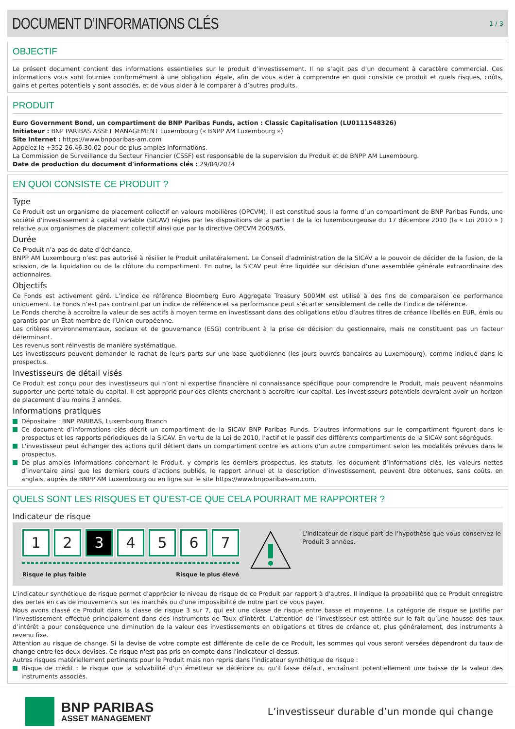DOCUMENT D’INFORMATIONS CLÉS
1 / 3
OBJECTIF
Le présent document contient des informations essentielles sur le produit d’investissement. Il ne s’agit pas d’un document à caractère commercial. Ces informations vous sont fournies conformément à une obligation légale, afin de vous aider à comprendre en quoi consiste ce produit et quels risques, coûts, gains et pertes potentiels y sont associés, et de vous aider à le comparer à d’autres produits.
PRODUIT
Euro Government Bond, un compartiment de BNP Paribas Funds, action : Classic Capitalisation (LU0111548326)
Initiateur : BNP PARIBAS ASSET MANAGEMENT Luxembourg (« BNPP AM Luxembourg »)
Site Internet : https://www.bnpparibas-am.com
Appelez le +352 26.46.30.02 pour de plus amples informations.
La Commission de Surveillance du Secteur Financier (CSSF) est responsable de la supervision du Produit et de BNPP AM Luxembourg.
Date de production du document d'informations clés : 29/04/2024
EN QUOI CONSISTE CE PRODUIT ?
Type
Ce Produit est un organisme de placement collectif en valeurs mobilières (OPCVM). Il est constitué sous la forme d’un compartiment de BNP Paribas Funds, une société d’investissement à capital variable (SICAV) régies par les dispositions de la partie I de la loi luxembourgeoise du 17 décembre 2010 (la « Loi 2010 » ) relative aux organismes de placement collectif ainsi que par la directive OPCVM 2009/65.
Durée
Ce Produit n’a pas de date d’échéance.
BNPP AM Luxembourg n’est pas autorisé à résilier le Produit unilatéralement. Le Conseil d’administration de la SICAV a le pouvoir de décider de la fusion, de la scission, de la liquidation ou de la clôture du compartiment. En outre, la SICAV peut être liquidée sur décision d’une assemblée générale extraordinaire des actionnaires.
Objectifs
Ce Fonds est activement géré. L’indice de référence Bloomberg Euro Aggregate Treasury 500MM est utilisé à des fins de comparaison de performance uniquement. Le Fonds n’est pas contraint par un indice de référence et sa performance peut s’écarter sensiblement de celle de l’indice de référence.
Le Fonds cherche à accroître la valeur de ses actifs à moyen terme en investissant dans des obligations et/ou d’autres titres de créance libellés en EUR, émis ou garantis par un État membre de l’Union européenne.
Les critères environnementaux, sociaux et de gouvernance (ESG) contribuent à la prise de décision du gestionnaire, mais ne constituent pas un facteur déterminant.
Les revenus sont réinvestis de manière systématique.
Les investisseurs peuvent demander le rachat de leurs parts sur une base quotidienne (les jours ouvrés bancaires au Luxembourg), comme indiqué dans le prospectus.
Investisseurs de détail visés
Ce Produit est conçu pour des investisseurs qui n’ont ni expertise financière ni connaissance spécifique pour comprendre le Produit, mais peuvent néanmoins supporter une perte totale du capital. Il est approprié pour des clients cherchant à accroître leur capital. Les investisseurs potentiels devraient avoir un horizon de placement d’au moins 3 années.
Informations pratiques
Dépositaire : BNP PARIBAS, Luxembourg Branch
Ce document d’informations clés décrit un compartiment de la SICAV BNP Paribas Funds. D’autres informations sur le compartiment figurent dans le prospectus et les rapports périodiques de la SICAV. En vertu de la Loi de 2010, l’actif et le passif des différents compartiments de la SICAV sont ségrégués.
L'investisseur peut échanger des actions qu'il détient dans un compartiment contre les actions d'un autre compartiment selon les modalités prévues dans le prospectus.
De plus amples informations concernant le Produit, y compris les derniers prospectus, les statuts, les document d’informations clés, les valeurs nettes d’inventaire ainsi que les derniers cours d’actions publiés, le rapport annuel et la description d’investissement, peuvent être obtenues, sans coûts, en anglais, auprès de BNPP AM Luxembourg ou en ligne sur le site https://www.bnpparibas-am.com.
QUELS SONT LES RISQUES ET QU’EST-CE QUE CELA POURRAIT ME RAPPORTER ?
Indicateur de risque
1 2 3 4 5 6 7
Risque le plus faible Risque le plus élevé
L'indicateur de risque part de l'hypothèse que vous conservez le Produit 3 années.
L'indicateur synthétique de risque permet d'apprécier le niveau de risque de ce Produit par rapport à d'autres. Il indique la probabilité que ce Produit enregistre des pertes en cas de mouvements sur les marchés ou d'une impossibilité de notre part de vous payer.
Nous avons classé ce Produit dans la classe de risque 3 sur 7, qui est une classe de risque entre basse et moyenne. La catégorie de risque se justifie par l’investissement effectué principalement dans des instruments de Taux d’intérêt. L’attention de l’investisseur est attirée sur le fait qu’une hausse des taux d’intérêt a pour conséquence une diminution de la valeur des investissements en obligations et titres de créance et, plus généralement, des instruments à revenu fixe.
Attention au risque de change. Si la devise de votre compte est différente de celle de ce Produit, les sommes qui vous seront versées dépendront du taux de change entre les deux devises. Ce risque n'est pas pris en compte dans l'indicateur ci-dessus.
Autres risques matériellement pertinents pour le Produit mais non repris dans l'indicateur synthétique de risque :
Risque de crédit : le risque que la solvabilité d'un émetteur se détériore ou qu'il fasse défaut, entraînant potentiellement une baisse de la valeur des instruments associés.
BNP PARIBAS
ASSET MANAGEMENT
L’investisseur durable d’un monde qui change